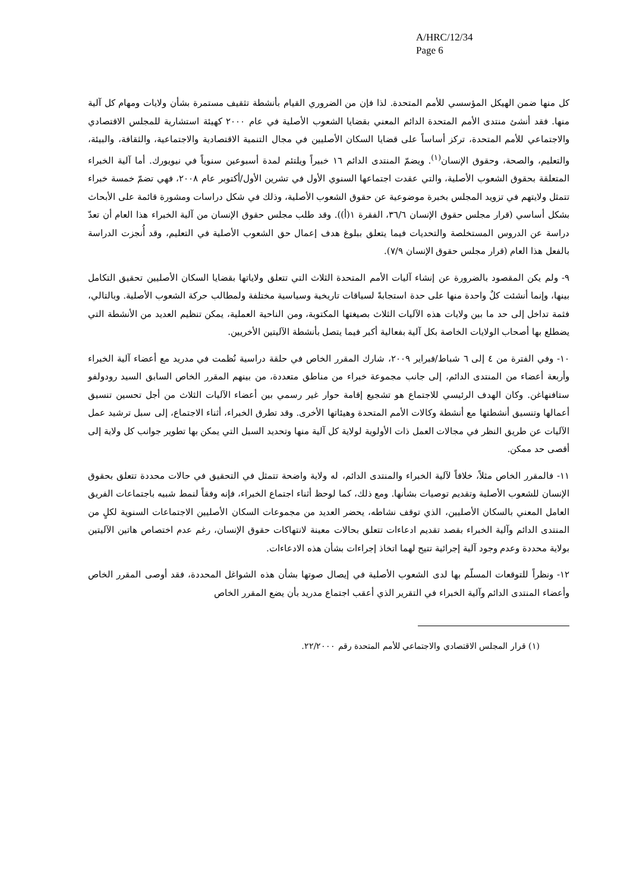A/HRC/12/34
Page 6
كل منها ضمن الهيكل المؤسسي للأمم المتحدة. لذا فإن من الضروري القيام بأنشطة تثقيف مستمرة بشأن ولايات ومهام كل آلية منها. فقد أنشئ منتدى الأمم المتحدة الدائم المعني بقضايا الشعوب الأصلية في عام ٢٠٠٠ كهيئة استشارية للمجلس الاقتصادي والاجتماعي للأمم المتحدة، تركز أساساً على قضايا السكان الأصليين في مجال التنمية الاقتصادية والاجتماعية، والثقافة، والبيئة، والتعليم، والصحة، وحقوق الإنسان<sup>(١)</sup>. ويضمّ المنتدى الدائم ١٦ خبيراً ويلتئم لمدة أسبوعين سنوياً في نيويورك. أما آلية الخبراء المتعلقة بحقوق الشعوب الأصلية، والتي عقدت اجتماعها السنوي الأول في تشرين الأول/أكتوبر عام ٢٠٠٨، فهي تضمّ خمسة خبراء تتمثل ولايتهم في تزويد المجلس بخبرة موضوعية عن حقوق الشعوب الأصلية، وذلك في شكل دراسات ومشورة قائمة على الأبحاث بشكل أساسي (قرار مجلس حقوق الإنسان ٣٦/٦، الفقرة ١(أ)). وقد طلب مجلس حقوق الإنسان من آلية الخبراء هذا العام أن تعدّ دراسة عن الدروس المستخلصة والتحديات فيما يتعلق ببلوغ هدف إعمال حق الشعوب الأصلية في التعليم، وقد أُنجزت الدراسة بالفعل هذا العام (قرار مجلس حقوق الإنسان ٧/٩).
٩- ولم يكن المقصود بالضرورة عن إنشاء آليات الأمم المتحدة الثلاث التي تتعلق ولاياتها بقضايا السكان الأصليين تحقيق التكامل بينها، وإنما أنشئت كلٌ واحدة منها على حدة استجابةً لسياقات تاريخية وسياسية مختلفة ولمطالب حركة الشعوب الأصلية. وبالتالي، فثمة تداخل إلى حد ما بين ولايات هذه الآليات الثلاث بصيغتها المكتوبة، ومن الناحية العملية، يمكن تنظيم العديد من الأنشطة التي يضطلع بها أصحاب الولايات الخاصة بكل آلية بفعالية أكبر فيما يتصل بأنشطة الآليتين الأخريين.
١٠- وفي الفترة من ٤ إلى ٦ شباط/فبراير ٢٠٠٩، شارك المقرر الخاص في حلقة دراسية نُظمت في مدريد مع أعضاء آلية الخبراء وأربعة أعضاء من المنتدى الدائم، إلى جانب مجموعة خبراء من مناطق متعددة، من بينهم المقرر الخاص السابق السيد رودولفو ستافنهاغن. وكان الهدف الرئيسي للاجتماع هو تشجيع إقامة حوار غير رسمي بين أعضاء الآليات الثلاث من أجل تحسين تنسيق أعمالها وتنسيق أنشطتها مع أنشطة وكالات الأمم المتحدة وهيئاتها الأخرى. وقد تطرق الخبراء، أثناء الاجتماع، إلى سبل ترشيد عمل الآليات عن طريق النظر في مجالات العمل ذات الأولوية لولاية كل آلية منها وتحديد السبل التي يمكن بها تطوير جوانب كل ولاية إلى أقصى حد ممكن.
١١- فالمقرر الخاص مثلاً، خلافاً لآلية الخبراء والمنتدى الدائم، له ولاية واضحة تتمثل في التحقيق في حالات محددة تتعلق بحقوق الإنسان للشعوب الأصلية وتقديم توصيات بشأنها. ومع ذلك، كما لوحظ أثناء اجتماع الخبراء، فإنه وفقاً لنمط شبيه باجتماعات الفريق العامل المعني بالسكان الأصليين، الذي توقف نشاطه، يحضر العديد من مجموعات السكان الأصليين الاجتماعات السنوية لكلٍ من المنتدى الدائم وآلية الخبراء بقصد تقديم ادعاءات تتعلق بحالات معينة لانتهاكات حقوق الإنسان، رغم عدم اختصاص هاتين الآليتين بولاية محددة وعدم وجود آلية إجرائية تتيح لهما اتخاذ إجراءات بشأن هذه الادعاءات.
١٢- ونظراً للتوقعات المسلّم بها لدى الشعوب الأصلية في إيصال صوتها بشأن هذه الشواغل المحددة، فقد أوصى المقرر الخاص وأعضاء المنتدى الدائم وآلية الخبراء في التقرير الذي أعقب اجتماع مدريد بأن يضع المقرر الخاص
(١) قرار المجلس الاقتصادي والاجتماعي للأمم المتحدة رقم ٢٢/٢٠٠٠.